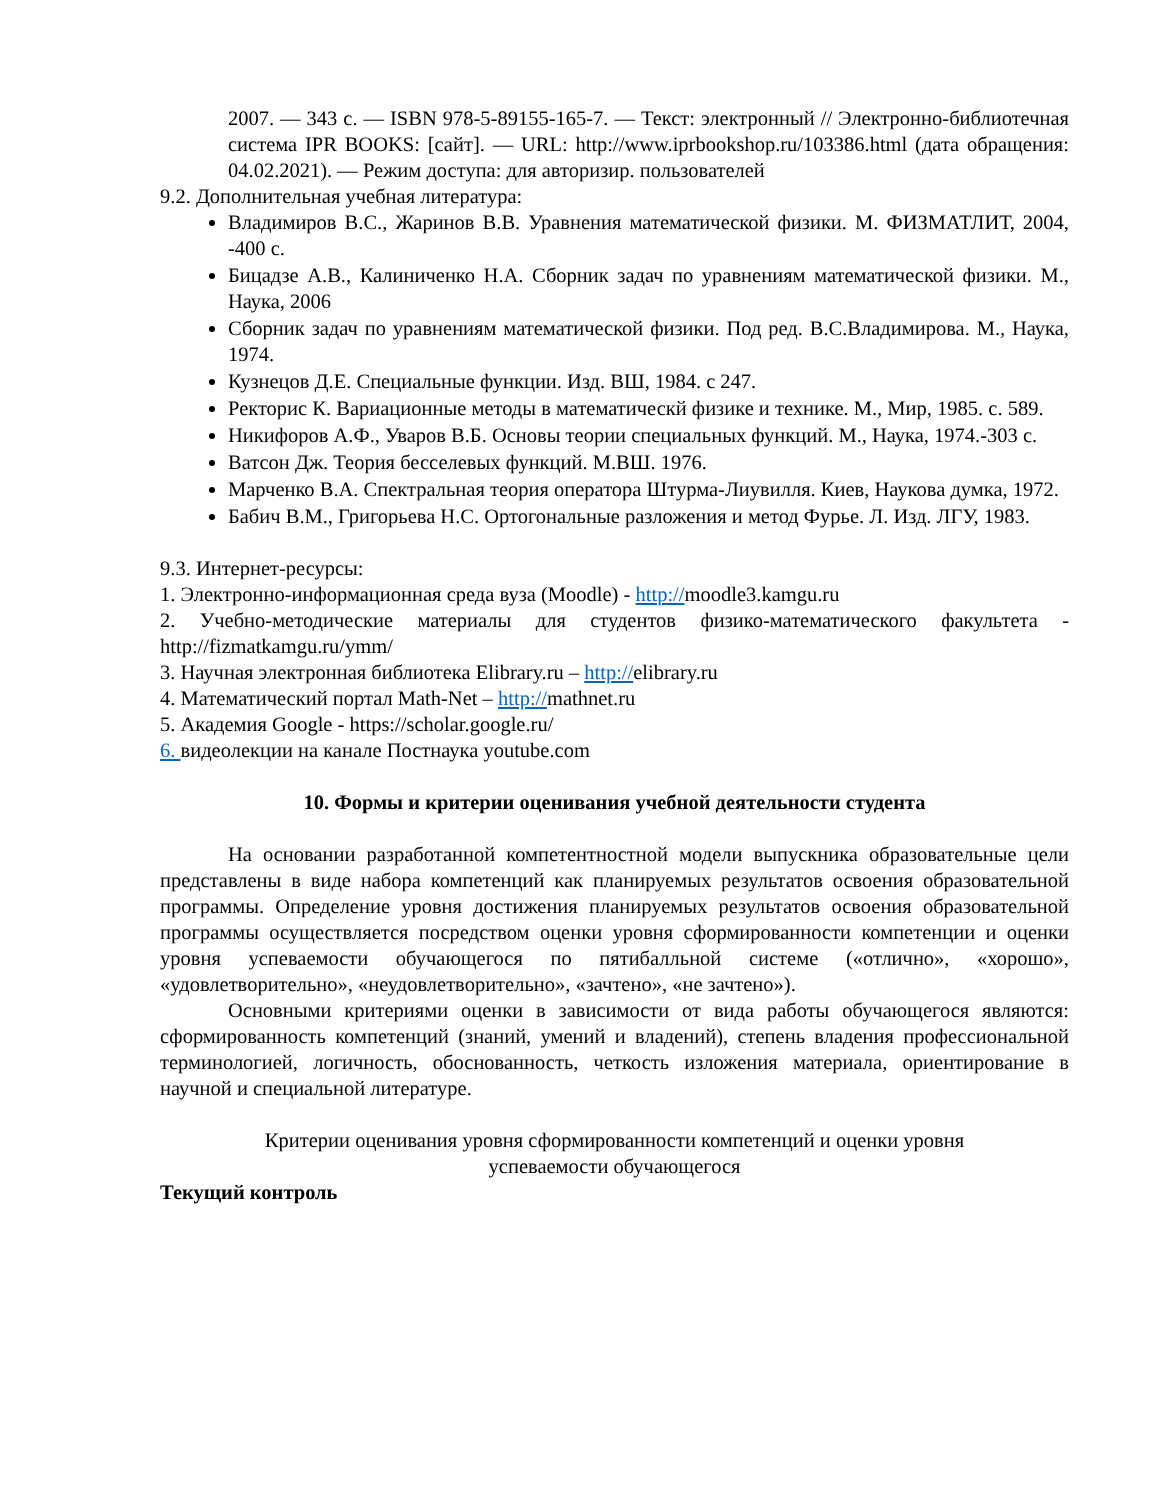2007. — 343 с. — ISBN 978-5-89155-165-7. — Текст: электронный // Электронно-библиотечная система IPR BOOKS: [сайт]. — URL: http://www.iprbookshop.ru/103386.html (дата обращения: 04.02.2021). — Режим доступа: для авторизир. пользователей
9.2. Дополнительная учебная литература:
Владимиров В.С., Жаринов В.В. Уравнения математической физики. М. ФИЗМАТЛИТ, 2004, -400 с.
Бицадзе А.В., Калиниченко Н.А. Сборник задач по уравнениям математической физики. М., Наука, 2006
Сборник задач по уравнениям математической физики. Под ред. В.С.Владимирова. М., Наука, 1974.
Кузнецов Д.Е. Специальные функции. Изд. ВШ, 1984. с 247.
Ректорис К. Вариационные методы в математическй физике и технике. М., Мир, 1985. с. 589.
Никифоров А.Ф., Уваров В.Б. Основы теории специальных функций. М., Наука, 1974.-303 с.
Ватсон Дж. Теория бесселевых функций. М.ВШ. 1976.
Марченко В.А. Спектральная теория оператора Штурма-Лиувилля. Киев, Наукова думка, 1972.
Бабич В.М., Григорьева Н.С. Ортогональные разложения и метод Фурье. Л. Изд. ЛГУ, 1983.
9.3. Интернет-ресурсы:
1. Электронно-информационная среда вуза (Moodle) - http://moodle3.kamgu.ru
2. Учебно-методические материалы для студентов физико-математического факультета - http://fizmatkamgu.ru/ymm/
3. Научная электронная библиотека Elibrary.ru – http://elibrary.ru
4. Математический портал Math-Net – http://mathnet.ru
5. Академия Google - https://scholar.google.ru/
6. видеолекции на канале Постнаука youtube.com
10. Формы и критерии оценивания учебной деятельности студента
На основании разработанной компетентностной модели выпускника образовательные цели представлены в виде набора компетенций как планируемых результатов освоения образовательной программы. Определение уровня достижения планируемых результатов освоения образовательной программы осуществляется посредством оценки уровня сформированности компетенции и оценки уровня успеваемости обучающегося по пятибалльной системе («отлично», «хорошо», «удовлетворительно», «неудовлетворительно», «зачтено», «не зачтено»).
Основными критериями оценки в зависимости от вида работы обучающегося являются: сформированность компетенций (знаний, умений и владений), степень владения профессиональной терминологией, логичность, обоснованность, четкость изложения материала, ориентирование в научной и специальной литературе.
Критерии оценивания уровня сформированности компетенций и оценки уровня
успеваемости обучающегося
Текущий контроль